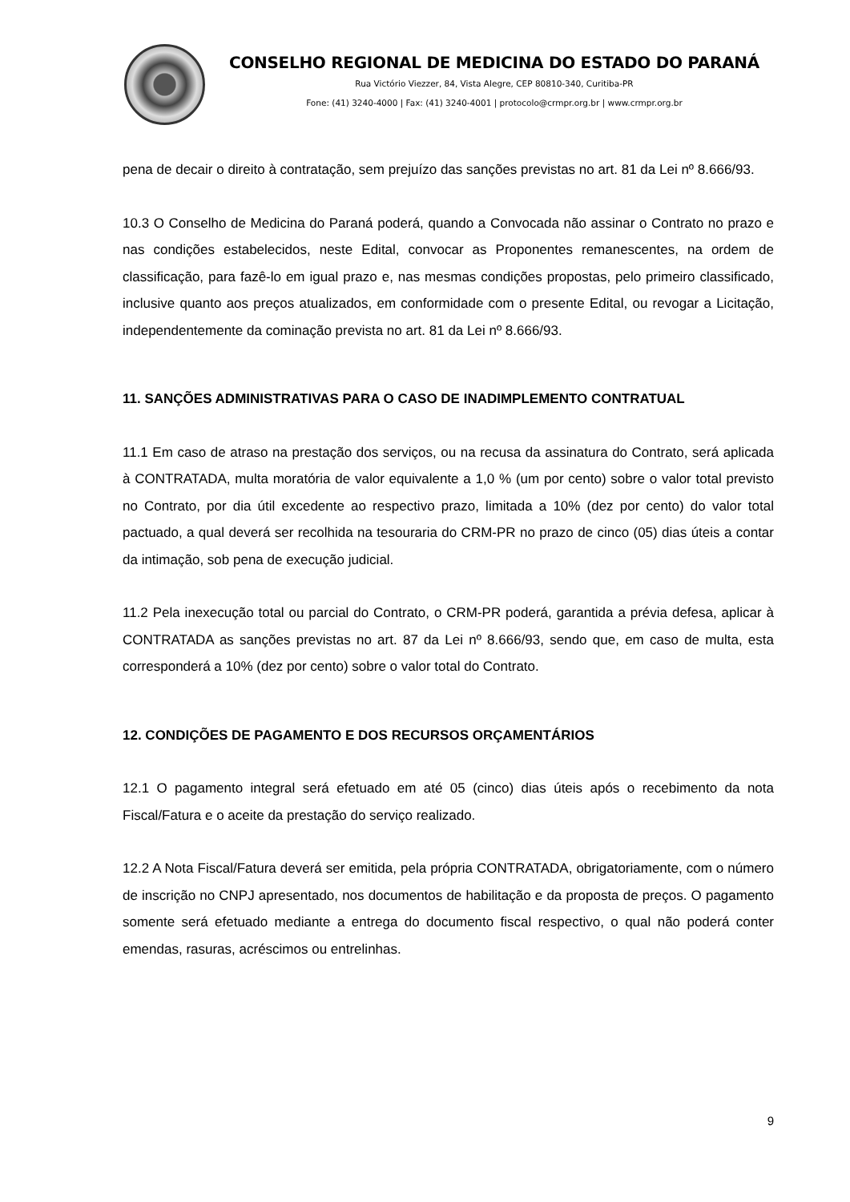CONSELHO REGIONAL DE MEDICINA DO ESTADO DO PARANÁ
Rua Victório Viezzer, 84, Vista Alegre, CEP 80810-340, Curitiba-PR
Fone: (41) 3240-4000 | Fax: (41) 3240-4001 | protocolo@crmpr.org.br | www.crmpr.org.br
pena de decair o direito à contratação, sem prejuízo das sanções previstas no art. 81 da Lei nº 8.666/93.
10.3 O Conselho de Medicina do Paraná poderá, quando a Convocada não assinar o Contrato no prazo e nas condições estabelecidos, neste Edital, convocar as Proponentes remanescentes, na ordem de classificação, para fazê-lo em igual prazo e, nas mesmas condições propostas, pelo primeiro classificado, inclusive quanto aos preços atualizados, em conformidade com o presente Edital, ou revogar a Licitação, independentemente da cominação prevista no art. 81 da Lei nº 8.666/93.
11. SANÇÕES ADMINISTRATIVAS PARA O CASO DE INADIMPLEMENTO CONTRATUAL
11.1 Em caso de atraso na prestação dos serviços, ou na recusa da assinatura do Contrato, será aplicada à CONTRATADA, multa moratória de valor equivalente a 1,0 % (um por cento) sobre o valor total previsto no Contrato, por dia útil excedente ao respectivo prazo, limitada a 10% (dez por cento) do valor total pactuado, a qual deverá ser recolhida na tesouraria do CRM-PR no prazo de cinco (05) dias úteis a contar da intimação, sob pena de execução judicial.
11.2 Pela inexecução total ou parcial do Contrato, o CRM-PR poderá, garantida a prévia defesa, aplicar à CONTRATADA as sanções previstas no art. 87 da Lei nº 8.666/93, sendo que, em caso de multa, esta corresponderá a 10% (dez por cento) sobre o valor total do Contrato.
12. CONDIÇÕES DE PAGAMENTO E DOS RECURSOS ORÇAMENTÁRIOS
12.1 O pagamento integral será efetuado em até 05 (cinco) dias úteis após o recebimento da nota Fiscal/Fatura e o aceite da prestação do serviço realizado.
12.2 A Nota Fiscal/Fatura deverá ser emitida, pela própria CONTRATADA, obrigatoriamente, com o número de inscrição no CNPJ apresentado, nos documentos de habilitação e da proposta de preços. O pagamento somente será efetuado mediante a entrega do documento fiscal respectivo, o qual não poderá conter emendas, rasuras, acréscimos ou entrelinhas.
9